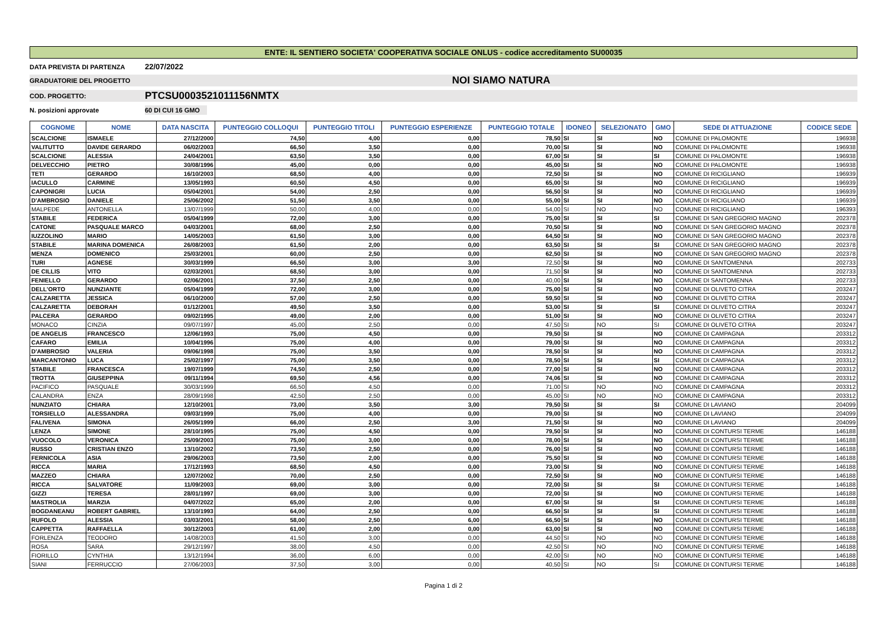ENTE: IL SENTIERO SOCIETA' COOPERATIVA SOCIALE ONLUS - codice accreditamento SU00035
DATA PREVISTA DI PARTENZA 22/07/2022
GRADUATORIE DEL PROGETTO NOI SIAMO NATURA
COD. PROGETTO: PTCSU0003521011156NMTX
N. posizioni approvate 60 DI CUI 16 GMO
| COGNOME | NOME | DATA NASCITA | PUNTEGGIO COLLOQUI | PUNTEGGIO TITOLI | PUNTEGGIO ESPERIENZE | PUNTEGGIO TOTALE | IDONEO | SELEZIONATO | GMO | SEDE DI ATTUAZIONE | CODICE SEDE |
| --- | --- | --- | --- | --- | --- | --- | --- | --- | --- | --- | --- |
| SCALCIONE | ISMAELE | 27/12/2000 | 74,50 | 4,00 | 0,00 | 78,50 | SI | SI | NO | COMUNE DI PALOMONTE | 196938 |
| VALITUTTO | DAVIDE GERARDO | 06/02/2003 | 66,50 | 3,50 | 0,00 | 70,00 | SI | SI | NO | COMUNE DI PALOMONTE | 196938 |
| SCALCIONE | ALESSIA | 24/04/2001 | 63,50 | 3,50 | 0,00 | 67,00 | SI | SI | SI | COMUNE DI PALOMONTE | 196938 |
| DELVECCHIO | PIETRO | 30/08/1996 | 45,00 | 0,00 | 0,00 | 45,00 | SI | SI | NO | COMUNE DI PALOMONTE | 196938 |
| TETI | GERARDO | 16/10/2003 | 68,50 | 4,00 | 0,00 | 72,50 | SI | SI | NO | COMUNE DI RICIGLIANO | 196939 |
| IACULLO | CARMINE | 13/05/1993 | 60,50 | 4,50 | 0,00 | 65,00 | SI | SI | NO | COMUNE DI RICIGLIANO | 196939 |
| CAPONIGRI | LUCIA | 05/04/2001 | 54,00 | 2,50 | 0,00 | 56,50 | SI | SI | NO | COMUNE DI RICIGLIANO | 196939 |
| D'AMBROSIO | DANIELE | 25/06/2002 | 51,50 | 3,50 | 0,00 | 55,00 | SI | SI | NO | COMUNE DI RICIGLIANO | 196939 |
| MALPEDE | ANTONELLA | 13/07/1999 | 50,00 | 4,00 | 0,00 | 54,00 | SI | NO | NO | COMUNE DI RICIGLIANO | 196393 |
| STABILE | FEDERICA | 05/04/1999 | 72,00 | 3,00 | 0,00 | 75,00 | SI | SI | SI | COMUNE DI SAN GREGORIO MAGNO | 202378 |
| CATONE | PASQUALE MARCO | 04/03/2001 | 68,00 | 2,50 | 0,00 | 70,50 | SI | SI | NO | COMUNE DI SAN GREGORIO MAGNO | 202378 |
| IUZZOLINO | MARIO | 14/05/2003 | 61,50 | 3,00 | 0,00 | 64,50 | SI | SI | NO | COMUNE DI SAN GREGORIO MAGNO | 202378 |
| STABILE | MARINA DOMENICA | 26/08/2003 | 61,50 | 2,00 | 0,00 | 63,50 | SI | SI | SI | COMUNE DI SAN GREGORIO MAGNO | 202378 |
| MENZA | DOMENICO | 25/03/2001 | 60,00 | 2,50 | 0,00 | 62,50 | SI | SI | NO | COMUNE DI SAN GREGORIO MAGNO | 202378 |
| TURI | AGNESE | 30/03/1999 | 66,50 | 3,00 | 3,00 | 72,50 | SI | SI | NO | COMUNE DI SANTOMENNA | 202733 |
| DE CILLIS | VITO | 02/03/2001 | 68,50 | 3,00 | 0,00 | 71,50 | SI | SI | NO | COMUNE DI SANTOMENNA | 202733 |
| FENIELLO | GERARDO | 02/06/2001 | 37,50 | 2,50 | 0,00 | 40,00 | SI | SI | NO | COMUNE DI SANTOMENNA | 202733 |
| DELL'ORTO | NUNZIANTE | 05/04/1999 | 72,00 | 3,00 | 0,00 | 75,00 | SI | SI | NO | COMUNE DI OLIVETO CITRA | 203247 |
| CALZARETTA | JESSICA | 06/10/2000 | 57,00 | 2,50 | 0,00 | 59,50 | SI | SI | NO | COMUNE DI OLIVETO CITRA | 203247 |
| CALZARETTA | DEBORAH | 01/12/2001 | 49,50 | 3,50 | 0,00 | 53,00 | SI | SI | SI | COMUNE DI OLIVETO CITRA | 203247 |
| PALCERA | GERARDO | 09/02/1995 | 49,00 | 2,00 | 0,00 | 51,00 | SI | SI | NO | COMUNE DI OLIVETO CITRA | 203247 |
| MONACO | CINZIA | 09/07/1997 | 45,00 | 2,50 | 0,00 | 47,50 | SI | NO | SI | COMUNE DI OLIVETO CITRA | 203247 |
| DE ANGELIS | FRANCESCO | 12/06/1993 | 75,00 | 4,50 | 0,00 | 79,50 | SI | SI | NO | COMUNE DI CAMPAGNA | 203312 |
| CAFARO | EMILIA | 10/04/1996 | 75,00 | 4,00 | 0,00 | 79,00 | SI | SI | NO | COMUNE DI CAMPAGNA | 203312 |
| D'AMBROSIO | VALERIA | 09/06/1998 | 75,00 | 3,50 | 0,00 | 78,50 | SI | SI | NO | COMUNE DI CAMPAGNA | 203312 |
| MARCANTONIO | LUCA | 25/02/1997 | 75,00 | 3,50 | 0,00 | 78,50 | SI | SI | SI | COMUNE DI CAMPAGNA | 203312 |
| STABILE | FRANCESCA | 19/07/1999 | 74,50 | 2,50 | 0,00 | 77,00 | SI | SI | NO | COMUNE DI CAMPAGNA | 203312 |
| TROTTA | GIUSEPPINA | 09/11/1994 | 69,50 | 4,56 | 0,00 | 74,06 | SI | SI | NO | COMUNE DI CAMPAGNA | 203312 |
| PACIFICO | PASQUALE | 30/03/1999 | 66,50 | 4,50 | 0,00 | 71,00 | SI | NO | NO | COMUNE DI CAMPAGNA | 203312 |
| CALANDRA | ENZA | 28/09/1998 | 42,50 | 2,50 | 0,00 | 45,00 | SI | NO | NO | COMUNE DI CAMPAGNA | 203312 |
| NUNZIATO | CHIARA | 12/10/2001 | 73,00 | 3,50 | 3,00 | 79,50 | SI | SI | SI | COMUNE DI LAVIANO | 204099 |
| TORSIELLO | ALESSANDRA | 09/03/1999 | 75,00 | 4,00 | 0,00 | 79,00 | SI | SI | NO | COMUNE DI LAVIANO | 204099 |
| FALIVENA | SIMONA | 26/05/1999 | 66,00 | 2,50 | 3,00 | 71,50 | SI | SI | NO | COMUNE DI LAVIANO | 204099 |
| LENZA | SIMONE | 28/10/1995 | 75,00 | 4,50 | 0,00 | 79,50 | SI | SI | NO | COMUNE DI CONTURSI TERME | 146188 |
| VUOCOLO | VERONICA | 25/09/2003 | 75,00 | 3,00 | 0,00 | 78,00 | SI | SI | NO | COMUNE DI CONTURSI TERME | 146188 |
| RUSSO | CRISTIAN ENZO | 13/10/2002 | 73,50 | 2,50 | 0,00 | 76,00 | SI | SI | NO | COMUNE DI CONTURSI TERME | 146188 |
| FERNICOLA | ASIA | 29/06/2003 | 73,50 | 2,00 | 0,00 | 75,50 | SI | SI | NO | COMUNE DI CONTURSI TERME | 146188 |
| RICCA | MARIA | 17/12/1993 | 68,50 | 4,50 | 0,00 | 73,00 | SI | SI | NO | COMUNE DI CONTURSI TERME | 146188 |
| MAZZEO | CHIARA | 12/07/2002 | 70,00 | 2,50 | 0,00 | 72,50 | SI | SI | NO | COMUNE DI CONTURSI TERME | 146188 |
| RICCA | SALVATORE | 11/09/2003 | 69,00 | 3,00 | 0,00 | 72,00 | SI | SI | SI | COMUNE DI CONTURSI TERME | 146188 |
| GIZZI | TERESA | 28/01/1997 | 69,00 | 3,00 | 0,00 | 72,00 | SI | SI | NO | COMUNE DI CONTURSI TERME | 146188 |
| MASTROLIA | MARZIA | 04/07/2022 | 65,00 | 2,00 | 0,00 | 67,00 | SI | SI | SI | COMUNE DI CONTURSI TERME | 146188 |
| BOGDANEANU | ROBERT GABRIEL | 13/10/1993 | 64,00 | 2,50 | 0,00 | 66,50 | SI | SI | SI | COMUNE DI CONTURSI TERME | 146188 |
| RUFOLO | ALESSIA | 03/03/2001 | 58,00 | 2,50 | 6,00 | 66,50 | SI | SI | NO | COMUNE DI CONTURSI TERME | 146188 |
| CAPPETTA | RAFFAELLA | 30/12/2003 | 61,00 | 2,00 | 0,00 | 63,00 | SI | SI | NO | COMUNE DI CONTURSI TERME | 146188 |
| FORLENZA | TEODORO | 14/08/2003 | 41,50 | 3,00 | 0,00 | 44,50 | SI | NO | NO | COMUNE DI CONTURSI TERME | 146188 |
| ROSA | SARA | 29/12/1997 | 38,00 | 4,50 | 0,00 | 42,50 | SI | NO | NO | COMUNE DI CONTURSI TERME | 146188 |
| FIORILLO | CYNTHIA | 13/12/1994 | 36,00 | 6,00 | 0,00 | 42,00 | SI | NO | NO | COMUNE DI CONTURSI TERME | 146188 |
| SIANI | FERRUCCIO | 27/06/2003 | 37,50 | 3,00 | 0,00 | 40,50 | SI | NO | SI | COMUNE DI CONTURSI TERME | 146188 |
Pagina 1 di 2